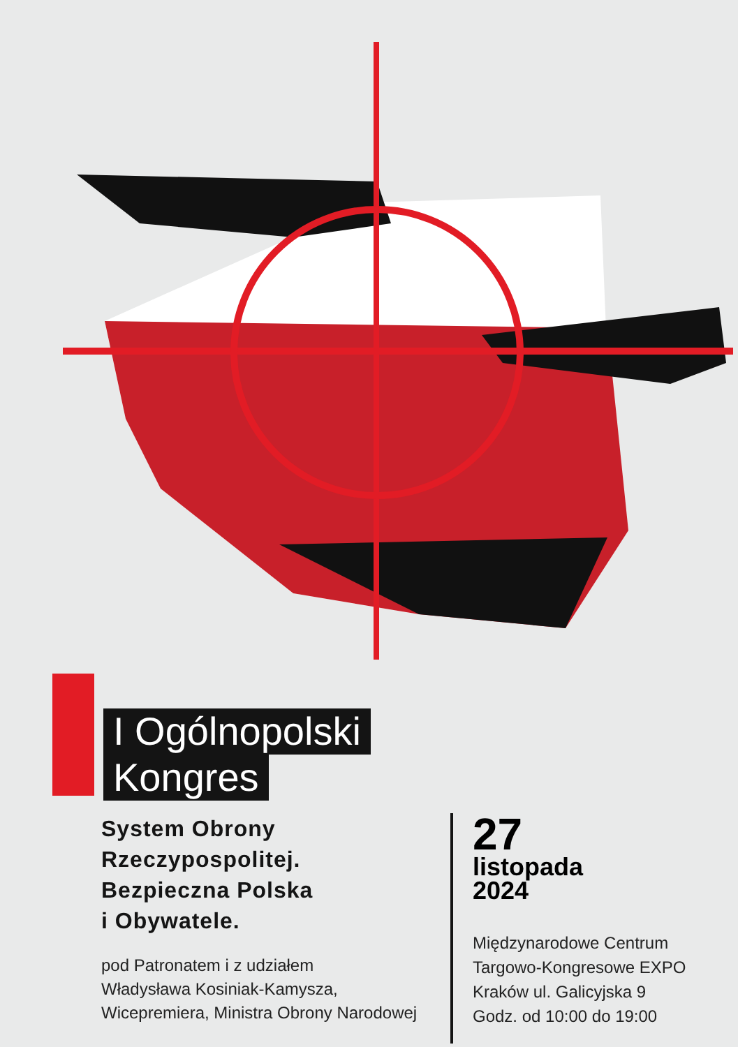I Ogólnopolski
Kongres
System Obrony
Rzeczypospolitej.
Bezpieczna Polska
i Obywatele.
pod Patronatem i z udziałem
Władysława Kosiniak-Kamysza,
Wicepremiera, Ministra Obrony Narodowej
27
listopada
2024
Międzynarodowe Centrum
Targowo-Kongresowe EXPO
Kraków ul. Galicyjska 9
Godz. od 10:00 do 19:00